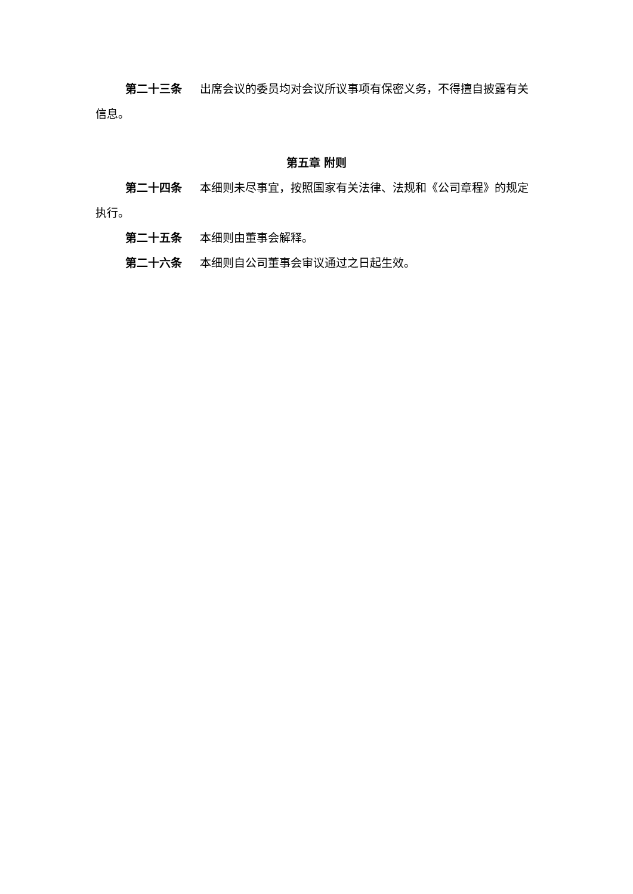第二十三条 出席会议的委员均对会议所议事项有保密义务，不得擅自披露有关信息。
第五章 附则
第二十四条 本细则未尽事宜，按照国家有关法律、法规和《公司章程》的规定执行。
第二十五条 本细则由董事会解释。
第二十六条 本细则自公司董事会审议通过之日起生效。